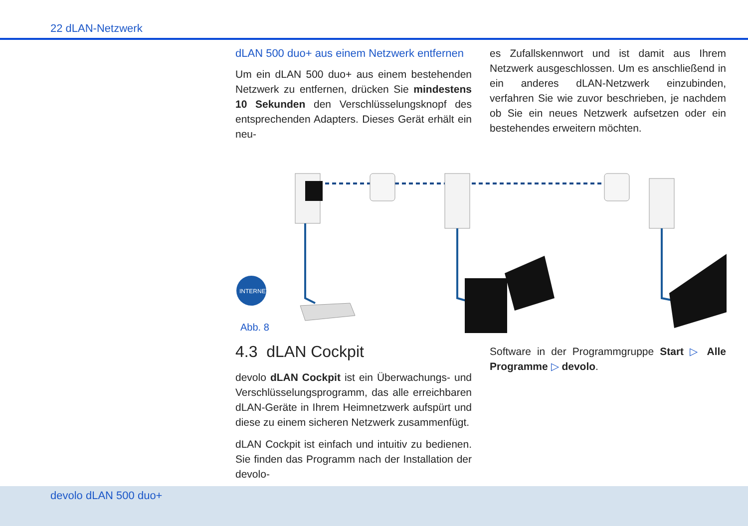22 dLAN-Netzwerk
dLAN 500 duo+ aus einem Netzwerk entfernen
Um ein dLAN 500 duo+ aus einem bestehenden Netz­werk zu entfernen, drücken Sie mindestens 10 Se­kunden den Verschlüsselungsknopf des entsprechenden Adapters. Dieses Gerät erhält ein neu-
es Zufallskennwort und ist damit aus Ihrem Netzwerk ausgeschlossen. Um es anschließend in ein anderes dLAN-Netzwerk einzubinden, verfahren Sie wie zuvor beschrieben, je nachdem ob Sie ein neues Netzwerk aufsetzen oder ein bestehendes erweitern möchten.
INTERNET
Abb. 8
4.3 dLAN Cockpit
devolo dLAN Cockpit ist ein Überwachungs- und Verschlüsselungsprogramm, das alle erreichbaren dLAN-Geräte in Ihrem Heimnetzwerk aufspürt und diese zu einem sicheren Netzwerk zusammenfügt.
dLAN Cockpit ist einfach und intuitiv zu bedienen. Sie finden das Programm nach der Installation der devolo-
Software in der Programmgruppe Start ▷ Alle Programme ▷ devolo.
devolo dLAN 500 duo+